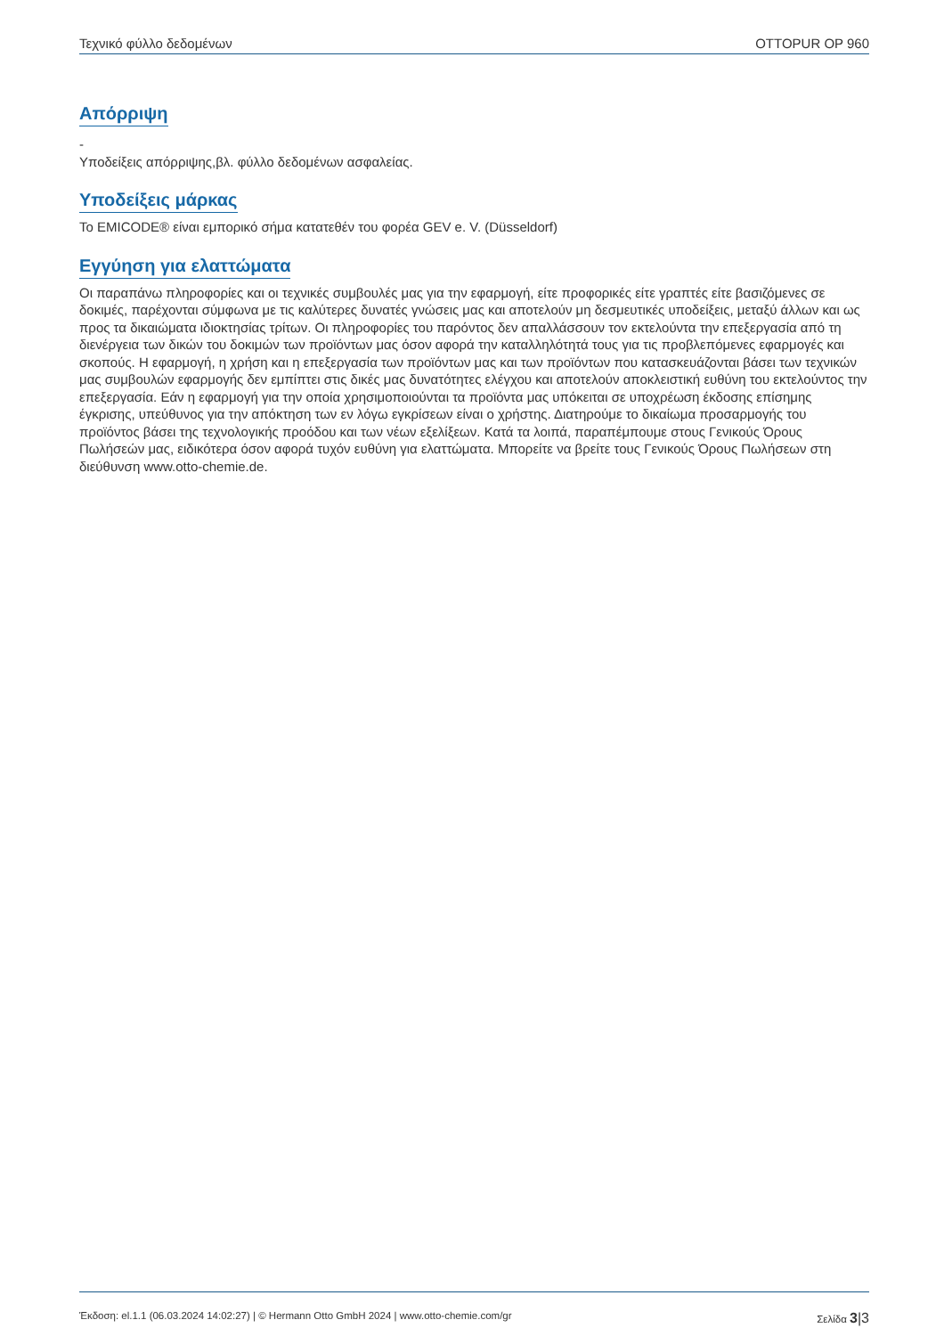Τεχνικό φύλλο δεδομένων OTTOPUR OP 960
Απόρριψη
-
Υποδείξεις απόρριψης,βλ. φύλλο δεδομένων ασφαλείας.
Υποδείξεις μάρκας
Το EMICODE® είναι εμπορικό σήμα κατατεθέν του φορέα GEV e. V. (Düsseldorf)
Εγγύηση για ελαττώματα
Οι παραπάνω πληροφορίες και οι τεχνικές συμβουλές μας για την εφαρμογή, είτε προφορικές είτε γραπτές είτε βασιζόμενες σε δοκιμές, παρέχονται σύμφωνα με τις καλύτερες δυνατές γνώσεις μας και αποτελούν μη δεσμευτικές υποδείξεις, μεταξύ άλλων και ως προς τα δικαιώματα ιδιοκτησίας τρίτων. Οι πληροφορίες του παρόντος δεν απαλλάσσουν τον εκτελούντα την επεξεργασία από τη διενέργεια των δικών του δοκιμών των προϊόντων μας όσον αφορά την καταλληλότητά τους για τις προβλεπόμενες εφαρμογές και σκοπούς. Η εφαρμογή, η χρήση και η επεξεργασία των προϊόντων μας και των προϊόντων που κατασκευάζονται βάσει των τεχνικών μας συμβουλών εφαρμογής δεν εμπίπτει στις δικές μας δυνατότητες ελέγχου και αποτελούν αποκλειστική ευθύνη του εκτελούντος την επεξεργασία. Εάν η εφαρμογή για την οποία χρησιμοποιούνται τα προϊόντα μας υπόκειται σε υποχρέωση έκδοσης επίσημης έγκρισης, υπεύθυνος για την απόκτηση των εν λόγω εγκρίσεων είναι ο χρήστης. Διατηρούμε το δικαίωμα προσαρμογής του προϊόντος βάσει της τεχνολογικής προόδου και των νέων εξελίξεων. Κατά τα λοιπά, παραπέμπουμε στους Γενικούς Όρους Πωλήσεών μας, ειδικότερα όσον αφορά τυχόν ευθύνη για ελαττώματα. Μπορείτε να βρείτε τους Γενικούς Όρους Πωλήσεων στη διεύθυνση www.otto-chemie.de.
Έκδοση: el.1.1 (06.03.2024 14:02:27) | © Hermann Otto GmbH 2024 | www.otto-chemie.com/gr Σελίδα 3|3